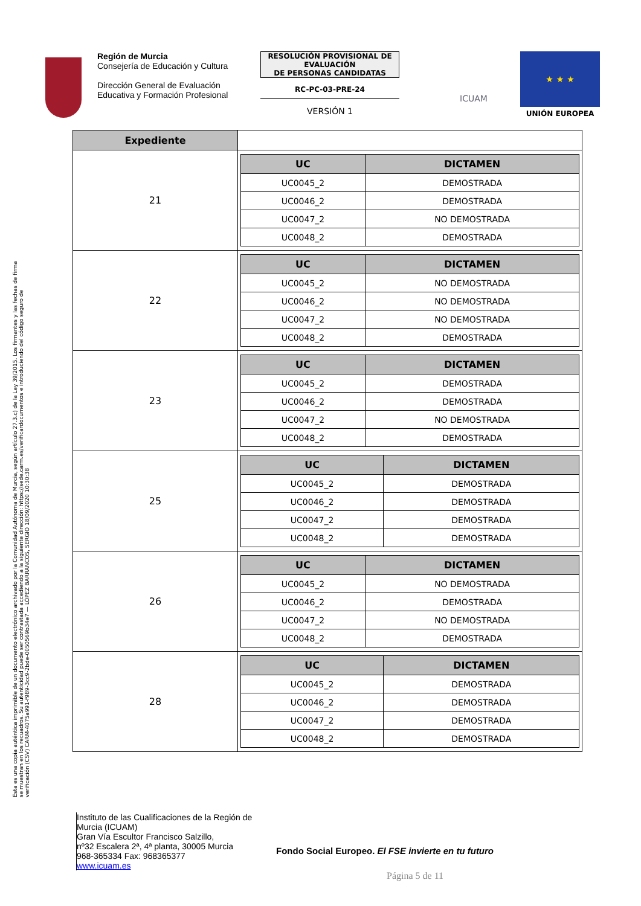Esta es una copia auténtica imprimible de un documento electrónico archivado por la Comunidad Autónoma de Murcia, según artículo 27.3.c) de la Ley 39/2015. Los firmantes y las fechas de firma se muestran en los recuadros. Su autenticidad puede ser contrastada accediendo a la siguiente dirección: https://sede.carm.es/verificardocumentos e introduciendo del código seguro de verificación (CSV) CARM-4075a991-f989-3cc9-2bde-0050569b34e7 — LÓPEZ BARRANCOS, SERGIO 18/09/2020 10:30:38
Región de Murcia
Consejería de Educación y Cultura
Dirección General de Evaluación Educativa y Formación Profesional
RESOLUCIÓN PROVISIONAL DE EVALUACIÓN
DE PERSONAS CANDIDATAS
RC-PC-03-PRE-24
VERSIÓN 1
ICUAM
★ ★ ★
UNIÓN EUROPEA
| Expediente | |
| 21 | / UC / DICTAMEN / / --- / --- / / UC0045_2 / DEMOSTRADA / / UC0046_2 / DEMOSTRADA / / UC0047_2 / NO DEMOSTRADA / / UC0048_2 / DEMOSTRADA / |
| 22 | / UC / DICTAMEN / / --- / --- / / UC0045_2 / NO DEMOSTRADA / / UC0046_2 / NO DEMOSTRADA / / UC0047_2 / NO DEMOSTRADA / / UC0048_2 / DEMOSTRADA / |
| 23 | / UC / DICTAMEN / / --- / --- / / UC0045_2 / DEMOSTRADA / / UC0046_2 / DEMOSTRADA / / UC0047_2 / NO DEMOSTRADA / / UC0048_2 / DEMOSTRADA / |
| 25 | / UC / DICTAMEN / / --- / --- / / UC0045_2 / DEMOSTRADA / / UC0046_2 / DEMOSTRADA / / UC0047_2 / DEMOSTRADA / / UC0048_2 / DEMOSTRADA / |
| 26 | / UC / DICTAMEN / / --- / --- / / UC0045_2 / NO DEMOSTRADA / / UC0046_2 / DEMOSTRADA / / UC0047_2 / NO DEMOSTRADA / / UC0048_2 / DEMOSTRADA / |
| 28 | / UC / DICTAMEN / / --- / --- / / UC0045_2 / DEMOSTRADA / / UC0046_2 / DEMOSTRADA / / UC0047_2 / DEMOSTRADA / / UC0048_2 / DEMOSTRADA / |
Instituto de las Cualificaciones de la Región de Murcia (ICUAM)
Gran Vía Escultor Francisco Salzillo,
nº32 Escalera 2ª, 4ª planta, 30005 Murcia
968-365334 Fax: 968365377
www.icuam.es
Fondo Social Europeo. El FSE invierte en tu futuro
Página 5 de 11